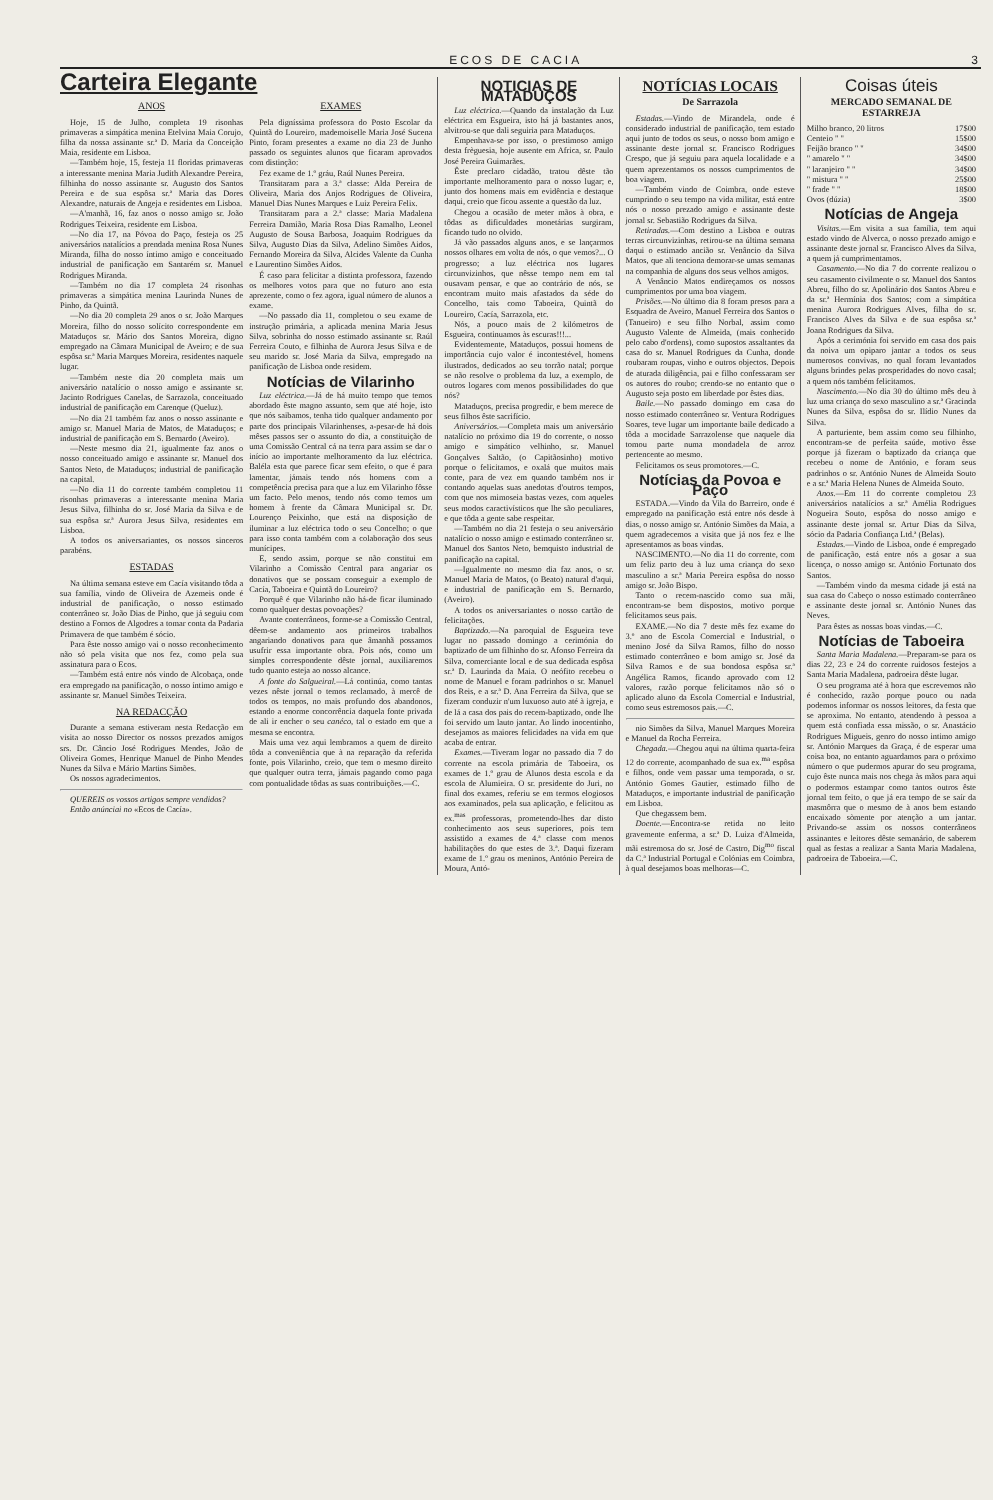ECOS DE CACIA 3
Carteira Elegante
ANOS
Hoje, 15 de Julho, completa 19 risonhas primaveras a simpática menina Etelvina Maia Corujo, filha da nossa assinante sr.ª D. Maria da Conceição Maia, residente em Lisboa.
—Também hoje, 15, festeja 11 floridas primaveras a interessante menina Maria Judith Alexandre Pereira, filhinha do nosso assinante sr. Augusto dos Santos Pereira e de sua espôsa sr.ª Maria das Dores Alexandre, naturais de Angeja e residentes em Lisboa.
—A'manhã, 16, faz anos o nosso amigo sr. João Rodrigues Teixeira, residente em Lisboa.
—No dia 17, na Póvoa do Paço, festeja os 25 aniversários natalícios a prendada menina Rosa Nunes Miranda, filha do nosso íntimo amigo e conceituado industrial de panificação em Santarém sr. Manuel Rodrigues Miranda.
—Também no dia 17 completa 24 risonhas primaveras a simpática menina Laurinda Nunes de Pinho, da Quintã.
—No dia 20 completa 29 anos o sr. João Marques Moreira, filho do nosso solícito correspondente em Mataduços sr. Mário dos Santos Moreira, digno empregado na Câmara Municipal de Aveiro; e de sua espôsa sr.ª Maria Marques Moreira, residentes naquele lugar.
—Também neste dia 20 completa mais um aniversário natalício o nosso amigo e assinante sr. Jacinto Rodrigues Canelas, de Sarrazola, conceituado industrial de panificação em Carenque (Queluz).
—No dia 21 também faz anos o nosso assinante e amigo sr. Manuel Maria de Matos, de Mataduços; e industrial de panificação em S. Bernardo (Aveiro).
—Neste mesmo dia 21, igualmente faz anos o nosso conceituado amigo e assinante sr. Manuel dos Santos Neto, de Mataduços; industrial de panificação na capital.
—No dia 11 do corrente também completou 11 risonhas primaveras a interessante menina Maria Jesus Silva, filhinha do sr. José Maria da Silva e de sua espôsa sr.ª Aurora Jesus Silva, residentes em Lisboa.
A todos os aniversariantes, os nossos sinceros parabéns.
ESTADAS
Na última semana esteve em Cacía visitando tôda a sua família, vindo de Oliveira de Azemeis onde é industrial de panificação, o nosso estimado conterrâneo sr. João Dias de Pinho, que já seguiu com destino a Fornos de Algodres a tomar conta da Padaria Primavera de que também é sócio.
Para êste nosso amigo vai o nosso reconhecimento não só pela visita que nos fez, como pela sua assinatura para o Ecos.
—Também está entre nós vindo de Alcobaça, onde era empregado na panificação, o nosso íntimo amigo e assinante sr. Manuel Simões Teixeira.
NA REDACÇÃO
Durante a semana estiveram nesta Redacção em visita ao nosso Director os nossos prezados amigos srs. Dr. Câncio José Rodrigues Mendes, João de Oliveira Gomes, Henrique Manuel de Pinho Mendes Nunes da Silva e Mário Martins Simões.
Os nossos agradecimentos.
QUEREIS os vossos artigos sempre vendidos?
Então anúnciai no «Ecos de Cacía».
EXAMES
Pela digníssima professora do Posto Escolar da Quintã do Loureiro, mademoiselle Maria José Sucena Pinto, foram presentes a exame no dia 23 de Junho passado os seguintes alunos que ficaram aprovados com distinção:
Fez exame de 1.º gráu, Raúl Nunes Pereira.
Transitaram para a 3.ª classe: Alda Pereira de Oliveira, Maria dos Anjos Rodrigues de Oliveira, Manuel Dias Nunes Marques e Luiz Pereira Felix.
Transitaram para a 2.ª classe: Maria Madalena Ferreira Damião, Maria Rosa Dias Ramalho, Leonel Augusto de Sousa Barbosa, Joaquim Rodrigues da Silva, Augusto Dias da Silva, Adelino Simões Aidos, Fernando Moreira da Silva, Alcides Valente da Cunha e Laurentino Simões Aidos.
É caso para felicitar a distinta professora, fazendo os melhores votos para que no futuro ano esta aprezente, como o fez agora, igual número de alunos a exame.
—No passado dia 11, completou o seu exame de instrução primária, a aplicada menina Maria Jesus Silva, sobrinha do nosso estimado assinante sr. Raúl Ferreira Couto, e filhinha de Aurora Jesus Silva e de seu marido sr. José Maria da Silva, empregado na panificação de Lisboa onde residem.
Notícias de Vilarinho
Luz eléctrica.—Já de há muito tempo que temos abordado êste magno assunto, sem que até hoje, isto que nós saibamos, tenha tido qualquer andamento por parte dos principais Vilarinhenses, a-pesar-de há dois mêses passos ser o assunto do dia, a constituição de uma Comissão Central cá na terra para assim se dar o início ao importante melhoramento da luz eléctrica. Baléla esta que parece ficar sem efeito, o que é para lamentar, jámais tendo nós homens com a competência precisa para que a luz em Vilarinho fôsse um facto. Pelo menos, tendo nós como temos um homem à frente da Câmara Municipal sr. Dr. Lourenço Peixinho, que está na disposição de iluminar a luz eléctrica todo o seu Concelho; o que para isso conta também com a colaboração dos seus munícipes.
E, sendo assim, porque se não constitui em Vilarinho a Comissão Central para angariar os donativos que se possam conseguir a exemplo de Cacía, Taboeira e Quintã do Loureiro?
Porquê é que Vilarinho não há-de ficar iluminado como qualquer destas povoações?
Avante conterrâneos, forme-se a Comissão Central, dêem-se andamento aos primeiros trabalhos angariando donativos para que âmanhã possamos usufrir essa importante obra. Pois nós, como um simples correspondente dêste jornal, auxiliaremos tudo quanto esteja ao nosso alcance.
A fonte do Salgueiral.—Lá continúa, como tantas vezes nêste jornal o temos reclamado, à mercê de todos os tempos, no mais profundo dos abandonos, estando a enorme concorrência daquela fonte privada de ali ir encher o seu canéco, tal o estado em que a mesma se encontra.
Mais uma vez aqui lembramos a quem de direito tôda a conveniência que à na reparação da referida fonte, pois Vilarinho, creio, que tem o mesmo direito que qualquer outra terra, jámais pagando como paga com pontualidade tôdas as suas contribuições.—C.
NOTICIAS DE MATADUÇOS
Luz eléctrica.—Quando da instalação da Luz eléctrica em Esgueira, isto há já bastantes anos, alvitrou-se que dali seguiria para Mataduços.
Empenhava-se por isso, o prestimoso amigo desta frèguesia, hoje ausente em Africa, sr. Paulo José Pereira Guimarães.
Êste preclaro cidadão, tratou dêste tão importante melhoramento para o nosso lugar; e, junto dos homens mais em evidência e destaque daqui, creio que ficou assente a questão da luz.
Chegou a ocasião de meter mãos à obra, e tôdas as dificuldades monetárias surgiram, ficando tudo no olvido.
Já vão passados alguns anos, e se lançarmos nossos olhares em volta de nós, o que vemos?... O progresso; a luz eléctrica nos lugares circunvizinhos, que nêsse tempo nem em tal ousavam pensar, e que ao contrário de nós, se encontram muito mais afastados da séde do Concelho, tais como Taboeira, Quintã do Loureiro, Cacía, Sarrazola, etc.
Nós, a pouco mais de 2 kilómetros de Esgueira, continuamos às escuras!!!...
Evidentemente, Mataduços, possui homens de importância cujo valor é incontestével, homens ilustrados, dedicados ao seu torrão natal; porque se não resolve o problema da luz, a exemplo, de outros logares com menos possibilidades do que nós?
Mataduços, precisa progredir, e bem merece de seus filhos êste sacrifício.
Aniversários.—Completa mais um aniversário natalício no próximo dia 19 do corrente, o nosso amigo e simpático velhinho, sr. Manuel Gonçalves Saltão, (o Capitãosinho) motivo porque o felicitamos, e oxalá que muitos mais conte, para de vez em quando também nos ir contando aquelas suas anedotas d'outros tempos, com que nos mimoseia bastas vezes, com aqueles seus modos caractivísticos que lhe são peculiares, e que tôda a gente sabe respeitar.
—Também no dia 21 festeja o seu aniversário natalício o nosso amigo e estimado conterrâneo sr. Manuel dos Santos Neto, bemquisto industrial de panificação na capital.
—Igualmente no mesmo dia faz anos, o sr. Manuel Maria de Matos, (o Beato) natural d'aqui, e industrial de panificação em S. Bernardo, (Aveiro).
A todos os aniversariantes o nosso cartão de felicitações.
Baptizado.—Na paroquial de Esgueira teve lugar no passado domingo a cerimónia do baptizado de um filhinho do sr. Afonso Ferreira da Silva, comerciante local e de sua dedicada espôsa sr.ª D. Laurinda da Maia. O neófito recebeu o nome de Manuel e foram padrinhos o sr. Manuel dos Reis, e a sr.ª D. Ana Ferreira da Silva, que se fizeram conduzir n'um luxuoso auto até à igreja, e de lá a casa dos pais do recem-baptizado, onde lhe foi servido um lauto jantar. Ao lindo inocentinho, desejamos as maiores felicidades na vida em que acaba de entrar.
Exames.—Tiveram logar no passado dia 7 do corrente na escola primária de Taboeira, os exames de 1.º grau de Alunos desta escola e da escola de Alumieira. O sr. presidente do Juri, no final dos exames, referiu se em termos elogiosos aos examinados, pela sua aplicação, e felicitou as ex.<sup>mas</sup> professoras, prometendo-lhes dar disto conhecimento aos seus superiores, pois tem assistido a exames de 4.ª classe com menos habilitações do que estes de 3.ª. Daqui fizeram exame de 1.º grau os meninos, António Pereira de Moura, Antó-
NOTÍCIAS LOCAIS
De Sarrazola
Estadas.—Vindo de Mirandela, onde é considerado industrial de panificação, tem estado aqui junto de todos os seus, o nosso bom amigo e assinante deste jornal sr. Francisco Rodrigues Crespo, que já seguiu para aquela localidade e a quem aprezentamos os nossos cumprimentos de boa viagem.
—Também vindo de Coimbra, onde esteve cumprindo o seu tempo na vida militar, está entre nós o nosso prezado amigo e assinante deste jornal sr. Sebastião Rodrigues da Silva.
Retiradas.—Com destino a Lisboa e outras terras circunvizinhas, retirou-se na última semana daqui o estimado ancião sr. Venâncio da Silva Matos, que ali tenciona demorar-se umas semanas na companhia de alguns dos seus velhos amigos.
A Venâncio Matos endireçamos os nossos cumprimentos por uma boa viagem.
Prisões.—No último dia 8 foram presos para a Esquadra de Aveiro, Manuel Ferreira dos Santos o (Tanueiro) e seu filho Norbal, assim como Augusto Valente de Almeida, (mais conhecido pelo cabo d'ordens), como supostos assaltantes da casa do sr. Manuel Rodrigues da Cunha, donde roubaram roupas, vinho e outros objectos. Depois de aturada diligência, pai e filho confessaram ser os autores do roubo; crendo-se no entanto que o Augusto seja posto em liberdade por êstes dias.
Baile.—No passado domingo em casa do nosso estimado conterrâneo sr. Ventura Rodrigues Soares, teve lugar um importante baile dedicado a tôda a mocidade Sarrazolense que naquele dia tomou parte numa mondadela de arroz pertencente ao mesmo.
Felicitamos os seus promotores.—C.
Notícias da Povoa e Paço
ESTADA.—Vindo da Vila do Barreiro, onde é empregado na panificação está entre nós desde à dias, o nosso amigo sr. António Simões da Maia, a quem agradecemos a visita que já nos fez e lhe apresentamos as boas vindas.
NASCIMENTO.—No dia 11 do corrente, com um feliz parto deu à luz uma criança do sexo masculino a sr.ª Maria Pereira espôsa do nosso amigo sr. João Bispo.
Tanto o recem-nascido como sua mãi, encontram-se bem dispostos, motivo porque felicitamos seus pais.
EXAME.—No dia 7 deste mês fez exame do 3.º ano de Escola Comercial e Industrial, o menino José da Silva Ramos, filho do nosso estimado conterrâneo e bom amigo sr. José da Silva Ramos e de sua bondosa espôsa sr.ª Angélica Ramos, ficando aprovado com 12 valores, razão porque felicitamos não só o aplicado aluno da Escola Comercial e Industrial, como seus estremosos pais.—C.
nio Simões da Silva, Manuel Marques Moreira e Manuel da Rocha Ferreira.
Chegada.—Chegou aqui na última quarta-feira 12 do corrente, acompanhado de sua ex.<sup>ma</sup> espôsa e filhos, onde vem passar uma temporada, o sr. António Gomes Gautier, estimado filho de Mataduços, e importante industrial de panificação em Lisboa.
Que chegassem bem.
Doente.—Encontra-se retida no leito gravemente enferma, a sr.ª D. Luiza d'Almeida, mãi estremosa do sr. José de Castro, Dig<sup>mo</sup> fiscal da C.ª Industrial Portugal e Colónias em Coimbra, à qual desejamos boas melhoras—C.
Coisas úteis
MERCADO SEMANAL DE ESTARREJA
| Milho branco, 20 litros | 17$00 |
| Centeio " " | 15$00 |
| Feijão branco " " | 34$00 |
| " amarelo " " | 34$00 |
| " laranjeiro " " | 34$00 |
| " mistura " " | 25$00 |
| " frade " " | 18$00 |
| Ovos (dúzia) | 3$00 |
Notícias de Angeja
Visitas.—Em visita a sua família, tem aqui estado vindo de Alverca, o nosso prezado amigo e assinante deste jornal sr. Francisco Alves da Silva, a quem já cumprimentamos.
Casamento.—No dia 7 do corrente realizou o seu casamento civilmente o sr. Manuel dos Santos Abreu, filho do sr. Apolinário dos Santos Abreu e da sr.ª Hermínia dos Santos; com a simpática menina Aurora Rodrigues Alves, filha do sr. Francisco Alves da Silva e de sua espôsa sr.ª Joana Rodrigues da Silva.
Após a cerimónia foi servido em casa dos pais da noiva um opiparo jantar a todos os seus numerosos convivas, no qual foram levantados alguns brindes pelas prosperidades do novo casal; a quem nós também felicitamos.
Nascimento.—No dia 30 do último mês deu à luz uma criança do sexo masculino a sr.ª Gracinda Nunes da Silva, espôsa do sr. Ilídio Nunes da Silva.
A parturiente, bem assim como seu filhinho, encontram-se de perfeita saúde, motivo êsse porque já fizeram o baptizado da criança que recebeu o nome de António, e foram seus padrinhos o sr. António Nunes de Almeida Souto e a sr.ª Maria Helena Nunes de Almeida Souto.
Anos.—Em 11 do corrente completou 23 aniversários natalícios a sr.ª Amélia Rodrigues Nogueira Souto, espôsa do nosso amigo e assinante deste jornal sr. Artur Dias da Silva, sócio da Padaria Confiança Ltd.ª (Belas).
Estadas.—Vindo de Lisboa, onde é empregado de panificação, está entre nós a gosar a sua licença, o nosso amigo sr. António Fortunato dos Santos.
—Também vindo da mesma cidade já está na sua casa do Cabeço o nosso estimado conterrâneo e assinante deste jornal sr. António Nunes das Neves.
Para êstes as nossas boas vindas.—C.
Notícias de Taboeira
Santa Maria Madalena.—Preparam-se para os dias 22, 23 e 24 do corrente ruidosos festejos a Santa Maria Madalena, padroeira dêste lugar.
O seu programa até à hora que escrevemos não é conhecido, razão porque pouco ou nada podemos informar os nossos leitores, da festa que se aproxima. No entanto, atendendo à pessoa a quem está confiada essa missão, o sr. Anastácio Rodrigues Migueis, genro do nosso intimo amigo sr. António Marques da Graça, é de esperar uma coisa boa, no entanto aguardamos para o próximo número o que pudermos apurar do seu programa, cujo êste nunca mais nos chega às mãos para aqui o podermos estampar como tantos outros êste jornal tem feito, o que já era tempo de se saír da masmôrra que o mesmo de à anos bem estando encaixado sòmente por atenção a um jantar. Privando-se assim os nossos conterrâneos assinantes e leitores dêste semanário, de saberem qual as festas a realizar a Santa Maria Madalena, padroeira de Taboeira.—C.